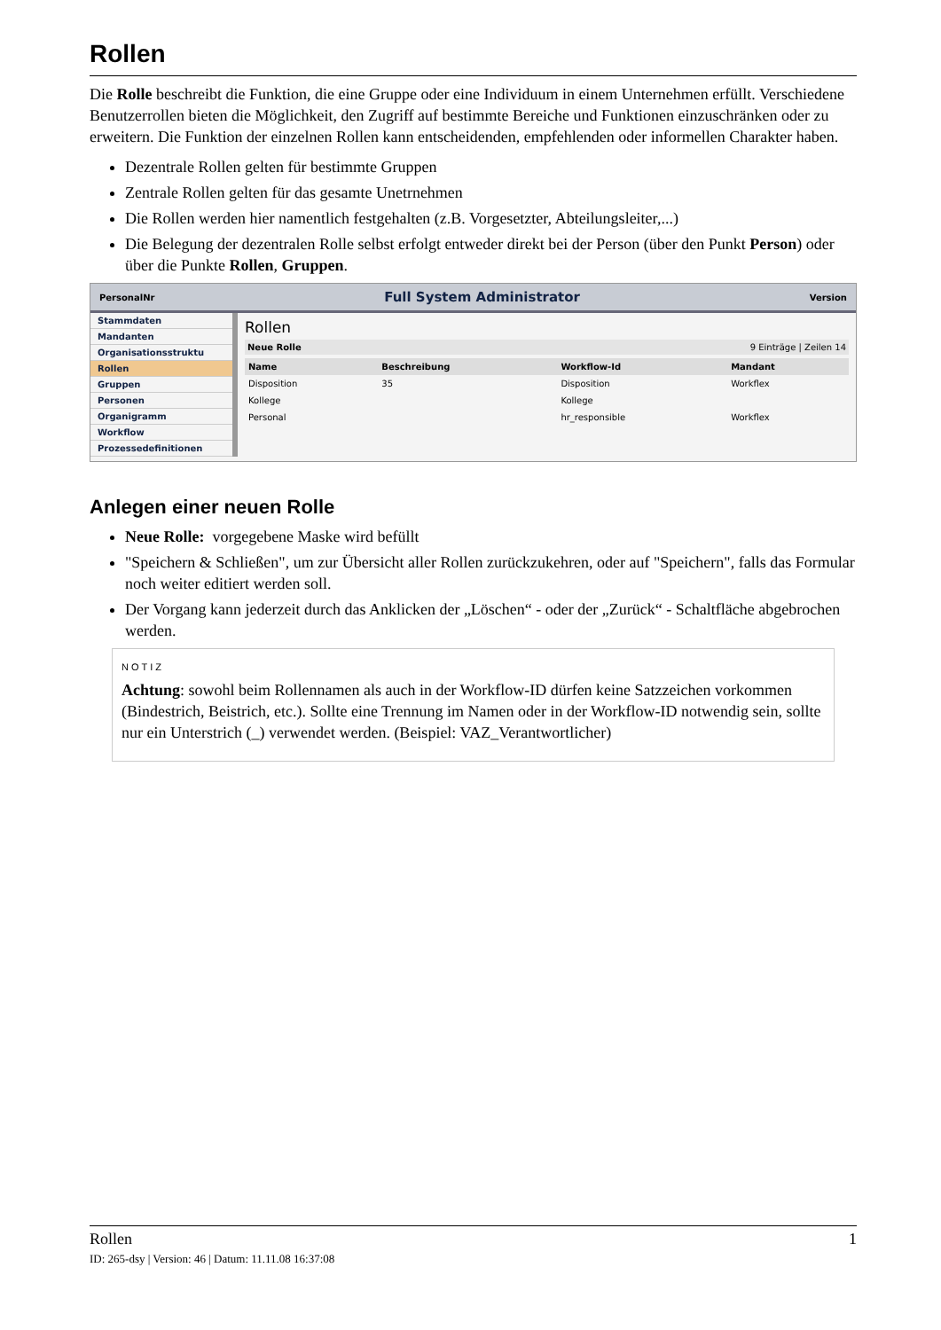Rollen
Die Rolle beschreibt die Funktion, die eine Gruppe oder eine Individuum in einem Unternehmen erfüllt. Verschiedene Benutzerrollen bieten die Möglichkeit, den Zugriff auf bestimmte Bereiche und Funktionen einzuschränken oder zu erweitern. Die Funktion der einzelnen Rollen kann entscheidenden, empfehlenden oder informellen Charakter haben.
Dezentrale Rollen gelten für bestimmte Gruppen
Zentrale Rollen gelten für das gesamte Unetrnehmen
Die Rollen werden hier namentlich festgehalten (z.B. Vorgesetzter, Abteilungsleiter,...)
Die Belegung der dezentralen Rolle selbst erfolgt entweder direkt bei der Person (über den Punkt Person) oder über die Punkte Rollen, Gruppen.
PersonalNr Full System Administrator Version
Stammdaten
Mandanten
Organisationsstruktu
Rollen
Gruppen
Personen
Organigramm
Workflow
Prozessedefinitionen
Rollen
Neue Rolle 9 Einträge | Zeilen 14
| Name | Beschreibung | Workflow-Id | Mandant |
| --- | --- | --- | --- |
| Disposition | 35 | Disposition | Workflex |
| Kollege | | Kollege | |
| Personal | | hr_responsible | Workflex |
Anlegen einer neuen Rolle
Neue Rolle: vorgegebene Maske wird befüllt
"Speichern & Schließen", um zur Übersicht aller Rollen zurückzukehren, oder auf "Speichern", falls das Formular noch weiter editiert werden soll.
Der Vorgang kann jederzeit durch das Anklicken der „Löschen“ - oder der „Zurück“ - Schaltfläche abgebrochen werden.
NOTIZ
Achtung: sowohl beim Rollennamen als auch in der Workflow-ID dürfen keine Satzzeichen vorkommen (Bindestrich, Beistrich, etc.). Sollte eine Trennung im Namen oder in der Workflow-ID notwendig sein, sollte nur ein Unterstrich (_) verwendet werden. (Beispiel: VAZ_Verantwortlicher)
Rollen 1
ID: 265-dsy | Version: 46 | Datum: 11.11.08 16:37:08